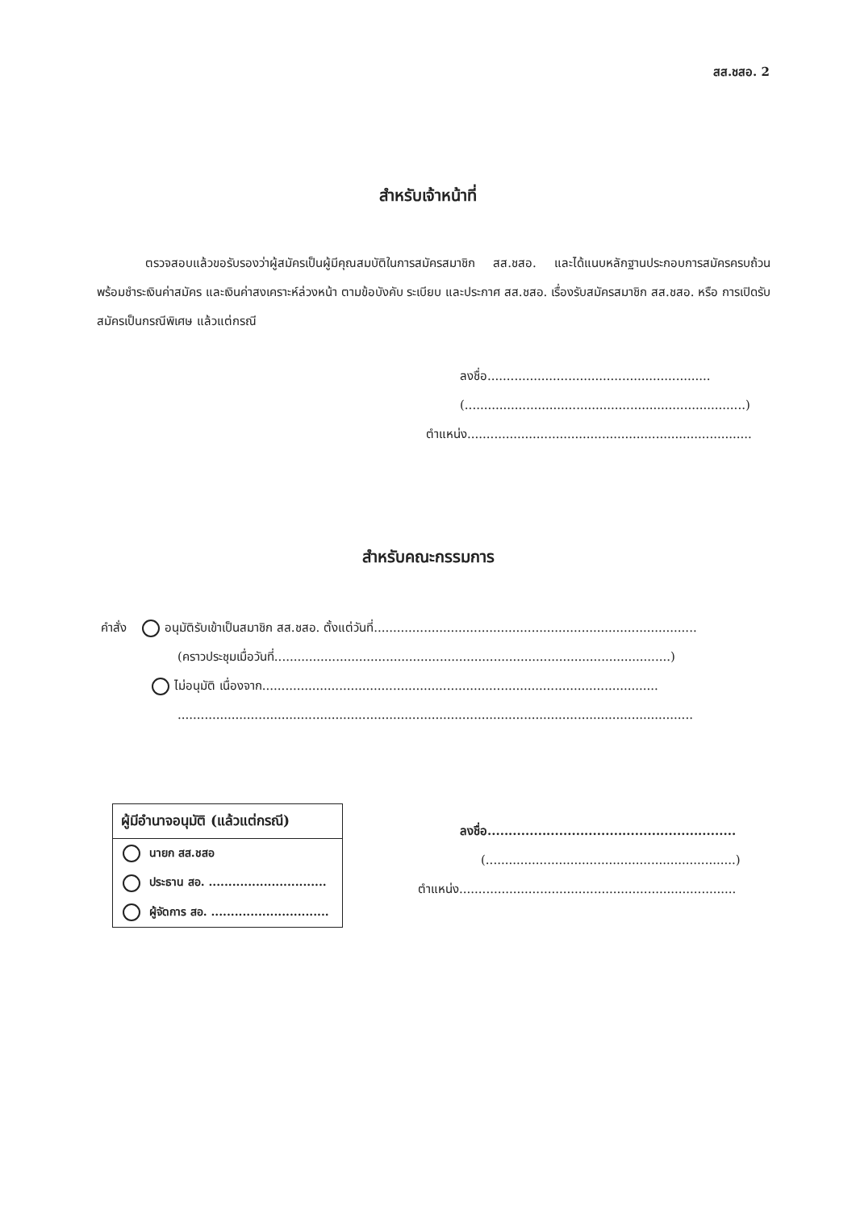สส.ชสอ. 2
สำหรับเจ้าหน้าที่
ตรวจสอบแล้วขอรับรองว่าผู้สมัครเป็นผู้มีคุณสมบัติในการสมัครสมาชิก สส.ชสอ. และได้แนบหลักฐานประกอบการสมัครครบถ้วน พร้อมชำระเงินค่าสมัคร และเงินค่าสงเคราะห์ล่วงหน้า ตามข้อบังคับ ระเบียบ และประกาศ สส.ชสอ. เรื่องรับสมัครสมาชิก สส.ชสอ. หรือ การเปิดรับสมัครเป็นกรณีพิเศษ แล้วแต่กรณี
ลงชื่อ..........................................................
(.........................................................................)
ตำแหน่ง..........................................................................
สำหรับคณะกรรมการ
คำสั่ง อนุมัติรับเข้าเป็นสมาชิก สส.ชสอ. ตั้งแต่วันที่....................................................................................
(คราวประชุมเมื่อวันที่.......................................................................................................)
ไม่อนุมัติ เนื่องจาก.......................................................................................................
......................................................................................................................................
ผู้มีอำนาจอนุมัติ (แล้วแต่กรณี)
นายก สส.ชสอ
ประธาน สอ. ..............................
ผู้จัดการ สอ. ..............................
ลงชื่อ...........................................................
(.................................................................)
ตำแหน่ง........................................................................